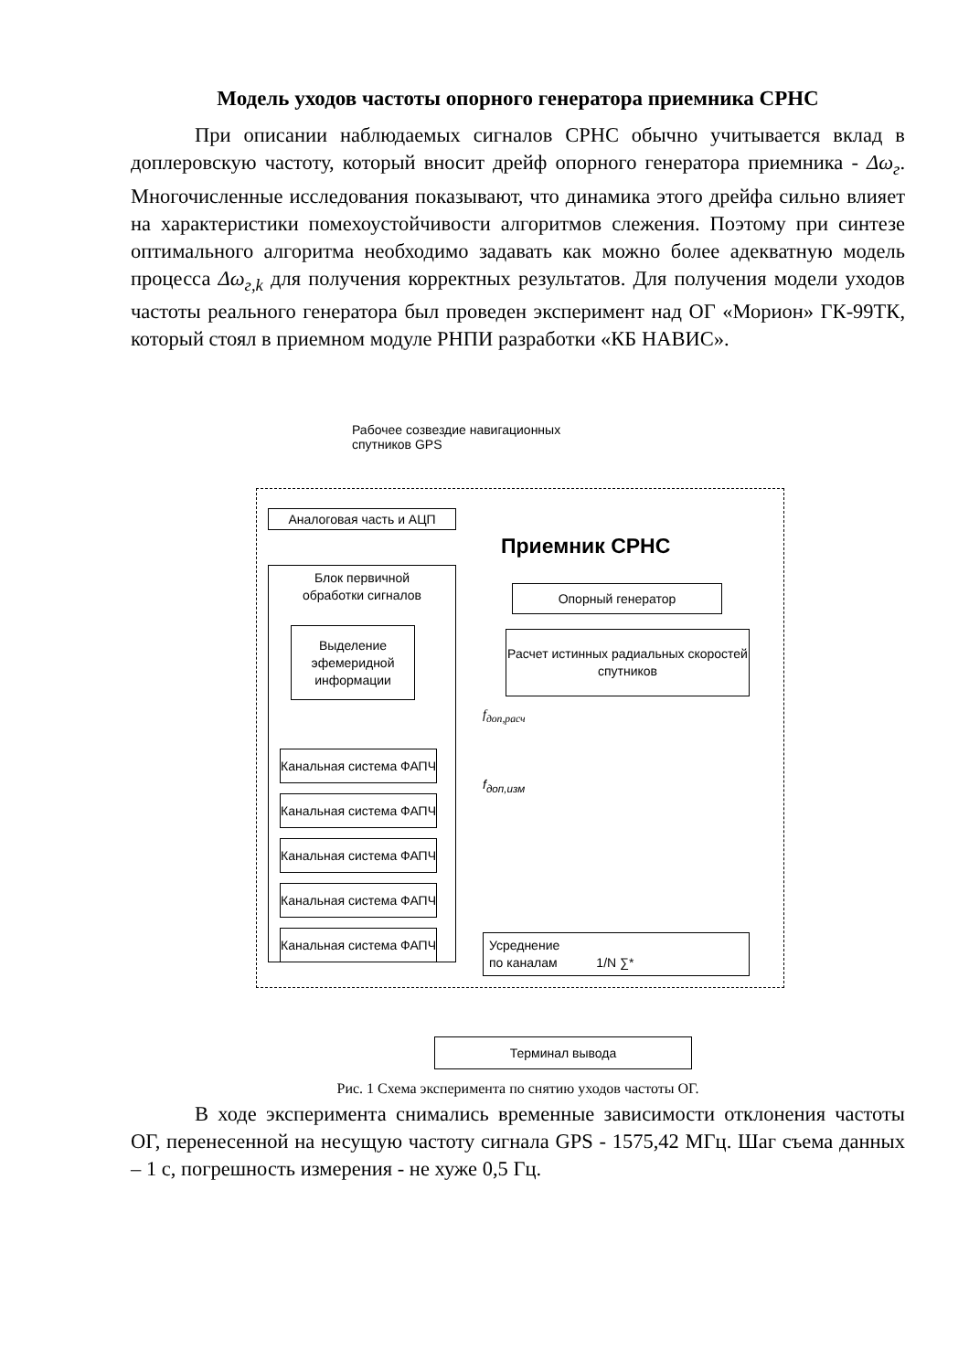Модель уходов частоты опорного генератора приемника СРНС
При описании наблюдаемых сигналов СРНС обычно учитывается вклад в доплеровскую частоту, который вносит дрейф опорного генератора приемника - Δω<sub>г</sub>. Многочисленные исследования показывают, что динамика этого дрейфа сильно влияет на характеристики помехоустойчивости алгоритмов слежения. Поэтому при синтезе оптимального алгоритма необходимо задавать как можно более адекватную модель процесса Δω<sub>г,k</sub> для получения корректных результатов. Для получения модели уходов частоты реального генератора был проведен эксперимент над ОГ «Морион» ГК-99ТК, который стоял в приемном модуле РНПИ разработки «КБ НАВИС».
Рабочее созвездие навигационных
спутников GPS
Аналоговая часть и АЦП
Приемник СРНС
Блок первичной
обработки сигналов
Опорный генератор
Выделение эфемеридной информации
Расчет истинных радиальных скоростей спутников
f<sub>доп,расч</sub>
f<sub>доп,изм</sub>
Канальная система ФАПЧ
Канальная система ФАПЧ
Канальная система ФАПЧ
Канальная система ФАПЧ
Канальная система ФАПЧ
Усреднение
по каналам 1/N ∑*
Терминал вывода
Рис. 1 Схема эксперимента по снятию уходов частоты ОГ.
В ходе эксперимента снимались временные зависимости отклонения частоты ОГ, перенесенной на несущую частоту сигнала GPS - 1575,42 МГц. Шаг съема данных – 1 с, погрешность измерения - не хуже 0,5 Гц.